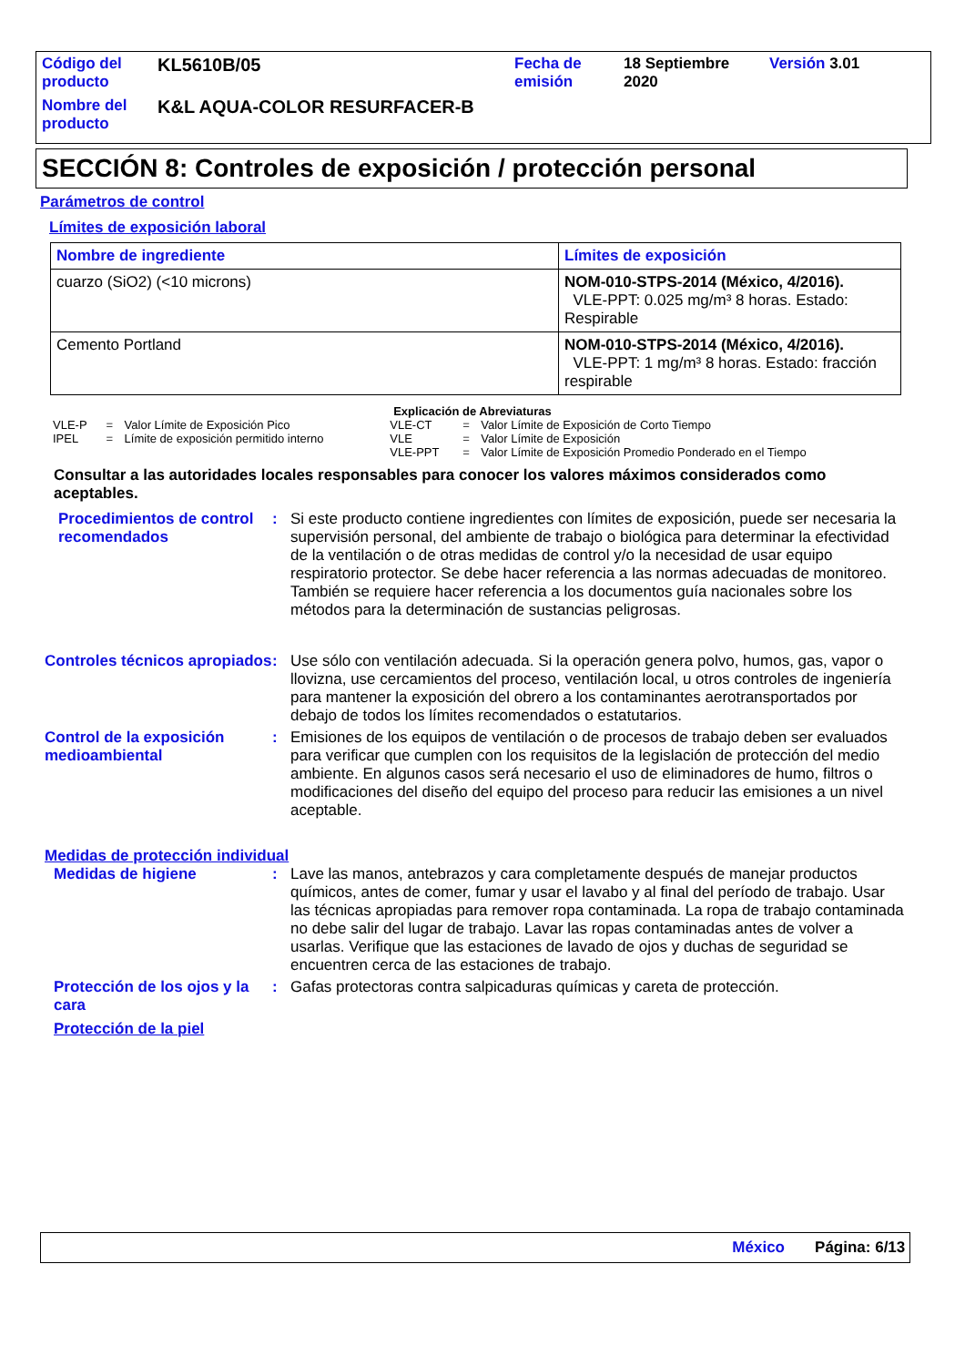| Código del producto | KL5610B/05 | Fecha de emisión | 18 Septiembre 2020 | Versión 3.01 |
| Nombre del producto | K&L AQUA-COLOR RESURFACER-B | | | |
SECCIÓN 8: Controles de exposición / protección personal
Parámetros de control
Límites de exposición laboral
| Nombre de ingrediente | Límites de exposición |
| --- | --- |
| cuarzo (SiO2) (<10 microns) | NOM-010-STPS-2014 (México, 4/2016). VLE-PPT: 0.025 mg/m³ 8 horas. Estado: Respirable |
| Cemento Portland | NOM-010-STPS-2014 (México, 4/2016). VLE-PPT: 1 mg/m³ 8 horas. Estado: fracción respirable |
Explicación de Abreviaturas
| VLE-P | = | Valor Límite de Exposición Pico | VLE-CT | = | Valor Límite de Exposición de Corto Tiempo |
| IPEL | = | Límite de exposición permitido interno | VLE | = | Valor Límite de Exposición |
| | | | VLE-PPT | = | Valor Límite de Exposición Promedio Ponderado en el Tiempo |
Consultar a las autoridades locales responsables para conocer los valores máximos considerados como aceptables.
Procedimientos de control recomendados
:
Si este producto contiene ingredientes con límites de exposición, puede ser necesaria la supervisión personal, del ambiente de trabajo o biológica para determinar la efectividad de la ventilación o de otras medidas de control y/o la necesidad de usar equipo respiratorio protector. Se debe hacer referencia a las normas adecuadas de monitoreo. También se requiere hacer referencia a los documentos guía nacionales sobre los métodos para la determinación de sustancias peligrosas.
Controles técnicos apropiados
:
Use sólo con ventilación adecuada. Si la operación genera polvo, humos, gas, vapor o llovizna, use cercamientos del proceso, ventilación local, u otros controles de ingeniería para mantener la exposición del obrero a los contaminantes aerotransportados por debajo de todos los límites recomendados o estatutarios.
Control de la exposición medioambiental
:
Emisiones de los equipos de ventilación o de procesos de trabajo deben ser evaluados para verificar que cumplen con los requisitos de la legislación de protección del medio ambiente. En algunos casos será necesario el uso de eliminadores de humo, filtros o modificaciones del diseño del equipo del proceso para reducir las emisiones a un nivel aceptable.
Medidas de protección individual
Medidas de higiene :
Lave las manos, antebrazos y cara completamente después de manejar productos químicos, antes de comer, fumar y usar el lavabo y al final del período de trabajo. Usar las técnicas apropiadas para remover ropa contaminada. La ropa de trabajo contaminada no debe salir del lugar de trabajo. Lavar las ropas contaminadas antes de volver a usarlas. Verifique que las estaciones de lavado de ojos y duchas de seguridad se encuentren cerca de las estaciones de trabajo.
Protección de los ojos y la cara
:
Gafas protectoras contra salpicaduras químicas y careta de protección.
Protección de la piel
México Página: 6/13